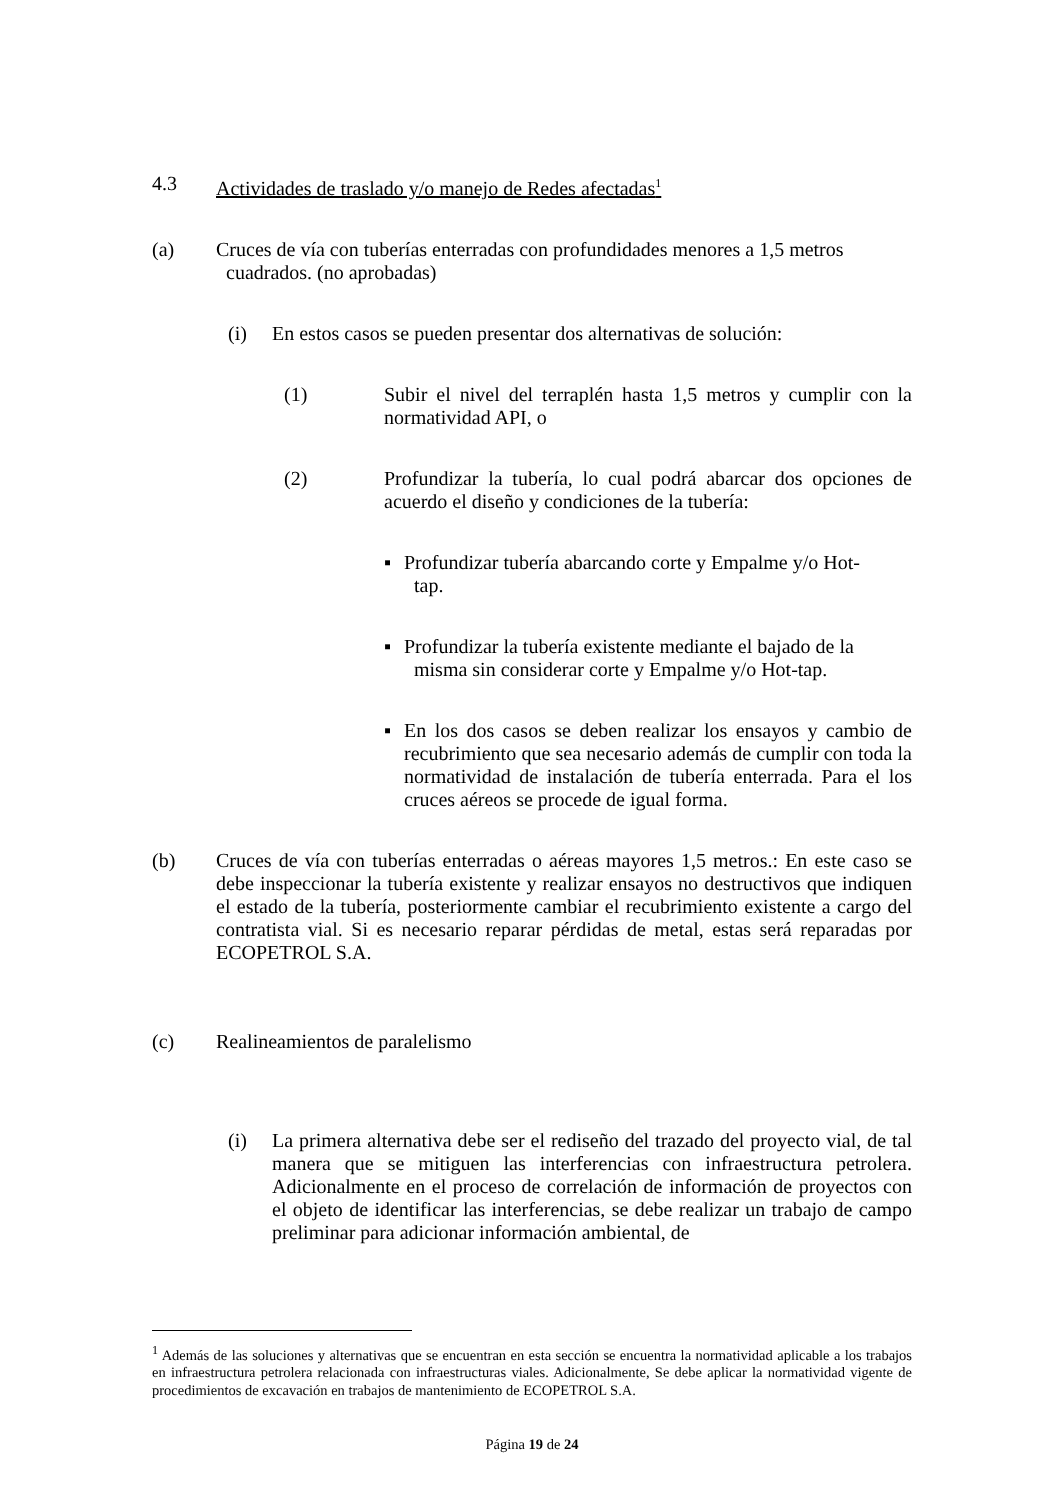4.3 Actividades de traslado y/o manejo de Redes afectadas<sup>1</sup>
(a) Cruces de vía con tuberías enterradas con profundidades menores a 1,5 metros
cuadrados. (no aprobadas)
(i) En estos casos se pueden presentar dos alternativas de solución:
(1) Subir el nivel del terraplén hasta 1,5 metros y cumplir con la normatividad API, o
(2) Profundizar la tubería, lo cual podrá abarcar dos opciones de acuerdo el diseño y condiciones de la tubería:
▪ Profundizar tubería abarcando corte y Empalme y/o Hot-
tap.
▪ Profundizar la tubería existente mediante el bajado de la
misma sin considerar corte y Empalme y/o Hot-tap.
▪ En los dos casos se deben realizar los ensayos y cambio de recubrimiento que sea necesario además de cumplir con toda la normatividad de instalación de tubería enterrada. Para el los cruces aéreos se procede de igual forma.
(b) Cruces de vía con tuberías enterradas o aéreas mayores 1,5 metros.: En este caso se debe inspeccionar la tubería existente y realizar ensayos no destructivos que indiquen el estado de la tubería, posteriormente cambiar el recubrimiento existente a cargo del contratista vial. Si es necesario reparar pérdidas de metal, estas será reparadas por ECOPETROL S.A.
(c) Realineamientos de paralelismo
(i) La primera alternativa debe ser el rediseño del trazado del proyecto vial, de tal manera que se mitiguen las interferencias con infraestructura petrolera. Adicionalmente en el proceso de correlación de información de proyectos con el objeto de identificar las interferencias, se debe realizar un trabajo de campo preliminar para adicionar información ambiental, de
<sup>1</sup> Además de las soluciones y alternativas que se encuentran en esta sección se encuentra la normatividad aplicable a los trabajos en infraestructura petrolera relacionada con infraestructuras viales. Adicionalmente, Se debe aplicar la normatividad vigente de procedimientos de excavación en trabajos de mantenimiento de ECOPETROL S.A.
Página 19 de 24